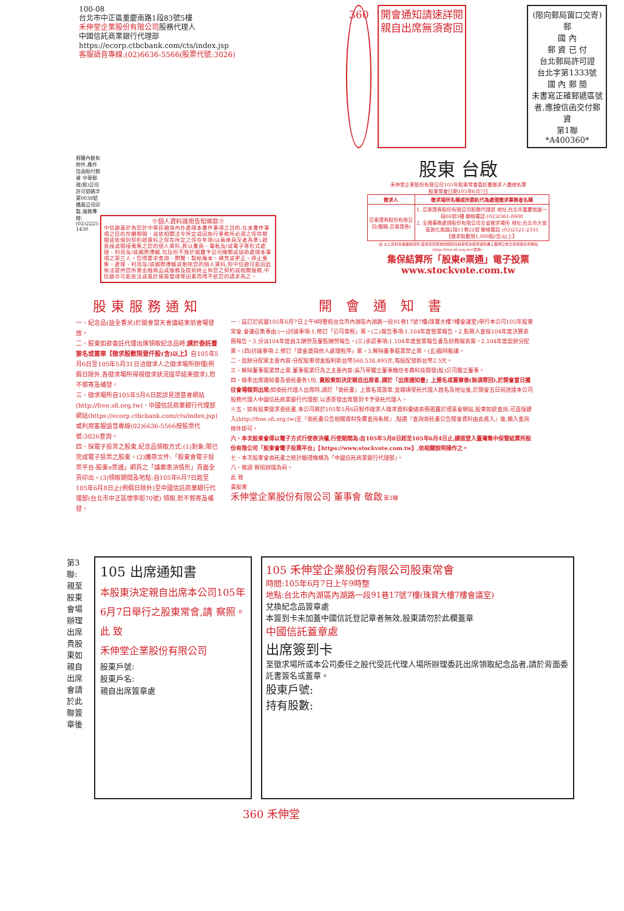100-08
台北市中正區重慶南路1段83號5樓
禾伸堂企業股份有限公司股務代理人
中國信託商業銀行代理部
https://ecorp.ctbcbank.com/cts/index.jsp
客服語音專線:(02)6636-5566(股票代號:3026)
360 開會通知請速詳閱
親自出席無須寄回
(限向郵局窗口交寄)
郵
國 內
郵 資 已 付
台北郵局許可證
台北字第1333號
國 內 郵 簡
未書寫正確郵遞區號者,應按信函交付郵資
第1聯
*A400360*
郵簡內裝有附件,應作信函貼付郵資 中華郵政(股)公司許可號碼字第0038號 僑風公司印製,服務專線:(02)2225-1430
※個人資料運用告知條款※
中信銀基於為您於中華民國境內外處理本書件事項之目的,在本書件事項之目的存續期間、或依相關法令所定或因執行業務所必須之保存期間或依個別契約就資料之保存所定之保存年限(以孰後屆至者為準),就直接或間接蒐集之您的個人資料,將以書面、電軌及/或電子等形式處理、利用及/或國際傳輸,包括但不限於揭露予公司機關或協助處理本事項之第三人。您得要求查詢、閱覽、製給複本、補充或更正、停止蒐集、處理、利用及/或國際傳輸或刪除您的個人資料,但中信銀可能因此無法提供您所需金融商品或服務及提前終止與您之契約或相關服務,中信銀亦可能依法或基於風險管理等因素而得不依您的請求為之。
股東 台啟
禾伸堂企業股份有限公司105年股東常會委託書徵求人彙總名單
股東常會日期105年6月7日
| 徵求人 | 徵求場所名稱或所委託代為處理徵求事務者名稱 |
| --- | --- |
| 亞東證券股份有限公司(簡稱:亞東證券) | 1. 亞東證券股份有限公司股務代理部 地址:台北市重慶南路一段86號3樓 聯絡電話:(02)2361-8608 2. 全通事務處理股份有限公司全省徵求場所 地址:台北市大安區敦化南路2段11巷22號 聯絡電話:(02)2521-2335 【徵求股數限1,000股(含)以上】 |
註:以上資料係屬彙總資料,股東如須查詢詳細資料請參照本開會通知書上載明公告日報或證基會網站(http://free.sfi.org.tw/)查詢。
集保結算所「股東e票通」電子投票
www.stockvote.com.tw
股東服務通知
一、紀念品(益全香米)於開會當天會議結束前會場發放。
二、股東如欲委託代理出席領取紀念品時,請於委託書簽名或蓋章【徵求股數限壹仟股(含)以上】自105年5月6日至105年5月31日洽徵求人之徵求場所辦理(例假日除外,各徵求場所得視徵求狀況提早結束徵求),恕不郵寄及補發。
三、徵求場所自105年5月6日起詳見證基會網站(http://free.sfi.org.tw)、中國信託商業銀行代理部網站(https://ecorp.ctbcbank.com/cts/index.jsp)或利用客服語音專線(02)6636-5566按股票代號:3026查詢。
四、採電子投票之股東,紀念品領取方式:(1)對象:限已完成電子投票之股東。(2)攜帶文件:「股東會電子投票平台-股東e票通」網頁之「議案表決情形」頁面全頁印出。(3)領取期間及地點:自105年6月7日起至105年6月8日止(例假日除外)至中國信託商業銀行代理部(台北市中正區懷寧街70號) 領取,恕不郵寄及補發。
開 會 通 知 書
一、茲訂於民國105年6月7日上午9時整假台北市內湖區內湖路一段91巷17號7樓(珠寶大樓7樓會議室)舉行本公司105年股東常會,會議召集事由:(一)討論事項:1.修訂「公司章程」案。(二)報告事項:1.104年度營業報告。2.監察人查核104年度決算表冊報告。3.分派104年度員工酬勞及董監酬勞報告。(三)承認事項:1.104年度營業報告書及財務報表案。2.104年度盈餘分配案。(四)討論事項:2.修訂「資金貸與他人處理程序」案。3.解除董事競業禁止案。(五)臨時動議。
二、盈餘分配案主要內容:分配股東現金股利新台幣560,538,495元,每股配發新台幣2.5元。
三、解除董事競業禁止案,董事競業行為之主要內容:吳乃華獨立董事擔任冬典科技開發(股)公司獨立董事。
四、檢奉出席通知書及委託書各1份, 貴股東如決定親自出席者,請於「出席通知書」上簽名或蓋章後(無須寄回),於開會當日攜往會場報到出席; 如委託代理人出席時,請於「委託書」上簽名或蓋章,並親填受託代理人姓名及地址後,於開會五日前送達本公司股務代理人中國信託商業銀行代理部,以憑寄發出席簽到卡予受託代理人。
※五、如有股東徵求委託書,本公司將於105年5月6日製作徵求人徵求資料彙總表冊揭露於證基會網站,股東如欲查詢,可直接鍵入(http://free.sfi.org.tw)至『委託書公告相關資料免費查詢系統』,點選『查詢委託書公告開會資料由此進入』後,輸入查詢條件即可。
六、本次股東會得以電子方式行使表決權,行使期間為:自105年5月8日起至105年6月4日止,請逕登入臺灣集中保管結算所股份有限公司「股東會電子投票平台」【https://www.stockvote.com.tw】,依相關說明操作之。
七、本次股東會委託書之統計驗證機構為「中國信託商業銀行代理部」。
八、敬請 察照辦理為荷。
此 致
貴股東
禾伸堂企業股份有限公司 董事會 敬啟 第2聯
第3聯:親至股東會場辦理出席 貴股東如親自出席會請於此聯簽章後
105 出席通知書
本股東決定親自出席本公司105年6月7日舉行之股東常會,請 察照。
此 致
禾伸堂企業股份有限公司
股東戶號:
股東戶名:
親自出席簽章處
105 禾伸堂企業股份有限公司股東常會
時間:105年6月7日上午9時整
地點:台北市內湖區內湖路一段91巷17號7樓(珠寶大樓7樓會議室)
兌換紀念品簽章處
本簽到卡未加蓋中國信託登記章者無效,股東請勿於此欄蓋章
中國信託蓋章處
出席簽到卡
至徵求場所或本公司委任之股代受託代理人場所辦理委託出席領取紀念品者,請於背面委託書簽名或蓋章。
股東戶號:
持有股數:
360 禾伸堂